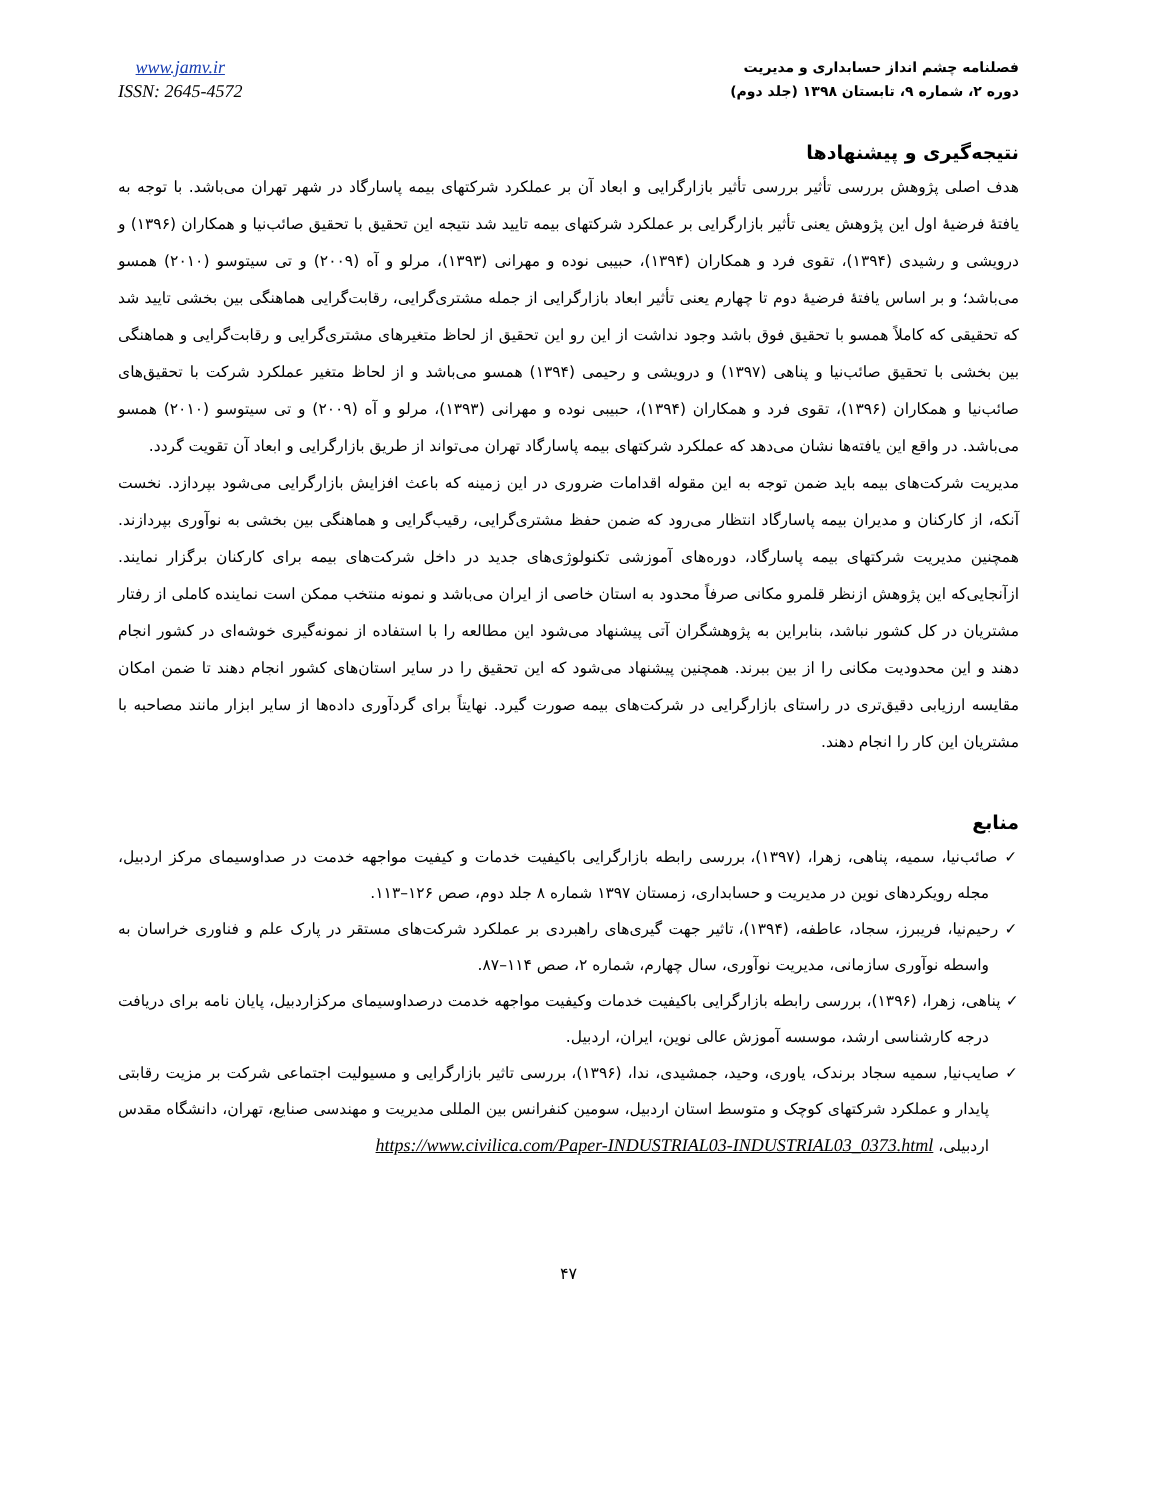فصلنامه چشم انداز حسابداری و مدیریت
دوره ۲، شماره ۹، تابستان ۱۳۹۸ (جلد دوم)
www.jamv.ir
ISSN: 2645-4572
نتیجه‌گیری و پیشنهادها
هدف اصلی پژوهش بررسی تأثیر بررسی تأثیر بازارگرایی و ابعاد آن بر عملکرد شرکتهای بیمه پاسارگاد در شهر تهران می‌باشد. با توجه به یافتهٔ فرضیهٔ اول این پژوهش یعنی تأثیر بازارگرایی بر عملکرد شرکتهای بیمه تایید شد نتیجه این تحقیق با تحقیق صائب‌نیا و همکاران (۱۳۹۶) و درویشی و رشیدی (۱۳۹۴)، تقوی فرد و همکاران (۱۳۹۴)، حبیبی نوده و مهرانی (۱۳۹۳)، مرلو و آه (۲۰۰۹) و تی سیتوسو (۲۰۱۰) همسو می‌باشد؛ و بر اساس یافتهٔ فرضیهٔ دوم تا چهارم یعنی تأثیر ابعاد بازارگرایی از جمله مشتری‌گرایی، رقابت‌گرایی هماهنگی بین بخشی تایید شد که تحقیقی که کاملاً همسو با تحقیق فوق باشد وجود نداشت از این رو این تحقیق از لحاظ متغیرهای مشتری‌گرایی و رقابت‌گرایی و هماهنگی بین بخشی با تحقیق صائب‌نیا و پناهی (۱۳۹۷) و درویشی و رحیمی (۱۳۹۴) همسو می‌باشد و از لحاظ متغیر عملکرد شرکت با تحقیق‌های صائب‌نیا و همکاران (۱۳۹۶)، تقوی فرد و همکاران (۱۳۹۴)، حبیبی نوده و مهرانی (۱۳۹۳)، مرلو و آه (۲۰۰۹) و تی سیتوسو (۲۰۱۰) همسو می‌باشد. در واقع این یافته‌ها نشان می‌دهد که عملکرد شرکتهای بیمه پاسارگاد تهران می‌تواند از طریق بازارگرایی و ابعاد آن تقویت گردد.
مدیریت شرکت‌های بیمه باید ضمن توجه به این مقوله اقدامات ضروری در این زمینه که باعث افزایش بازارگرایی می‌شود بپردازد. نخست آنکه، از کارکنان و مدیران بیمه پاسارگاد انتظار می‌رود که ضمن حفظ مشتری‌گرایی، رقیب‌گرایی و هماهنگی بین بخشی به نوآوری بپردازند. همچنین مدیریت شرکتهای بیمه پاسارگاد، دوره‌های آموزشی تکنولوژی‌های جدید در داخل شرکت‌های بیمه برای کارکنان برگزار نمایند. ازآنجایی‌که این پژوهش ازنظر قلمرو مکانی صرفاً محدود به استان خاصی از ایران می‌باشد و نمونه منتخب ممکن است نماینده کاملی از رفتار مشتریان در کل کشور نباشد، بنابراین به پژوهشگران آتی پیشنهاد می‌شود این مطالعه را با استفاده از نمونه‌گیری خوشه‌ای در کشور انجام دهند و این محدودیت مکانی را از بین ببرند. همچنین پیشنهاد می‌شود که این تحقیق را در سایر استان‌های کشور انجام دهند تا ضمن امکان مقایسه ارزیابی دقیق‌تری در راستای بازارگرایی در شرکت‌های بیمه صورت گیرد. نهایتاً برای گردآوری داده‌ها از سایر ابزار مانند مصاحبه با مشتریان این کار را انجام دهند.
منابع
✓ صائب‌نیا، سمیه، پناهی، زهرا، (۱۳۹۷)، بررسی رابطه بازارگرایی باکیفیت خدمات و کیفیت مواجهه خدمت در صداوسیمای مرکز اردبیل، مجله رویکردهای نوین در مدیریت و حسابداری، زمستان ۱۳۹۷ شماره ۸ جلد دوم، صص ۱۲۶–۱۱۳.
✓ رحیم‌نیا، فریبرز، سجاد، عاطفه، (۱۳۹۴)، تاثیر جهت گیری‌های راهبردی بر عملکرد شرکت‌های مستقر در پارک علم و فناوری خراسان به واسطه نوآوری سازمانی، مدیریت نوآوری، سال چهارم، شماره ۲، صص ۱۱۴–۸۷.
✓ پناهی، زهرا، (۱۳۹۶)، بررسی رابطه بازارگرایی باکیفیت خدمات وکیفیت مواجهه خدمت درصداوسیمای مرکزاردبیل، پایان نامه برای دریافت درجه کارشناسی ارشد، موسسه آموزش عالی نوین، ایران، اردبیل.
✓ صایب‌نیا, سمیه سجاد برندک، یاوری، وحید، جمشیدی، ندا، (۱۳۹۶)، بررسی تاثیر بازارگرایی و مسیولیت اجتماعی شرکت بر مزیت رقابتی پایدار و عملکرد شرکتهای کوچک و متوسط استان اردبیل، سومین کنفرانس بین المللی مدیریت و مهندسی صنایع، تهران، دانشگاه مقدس اردبیلی، https://www.civilica.com/Paper-INDUSTRIAL03-INDUSTRIAL03_0373.html
۴۷